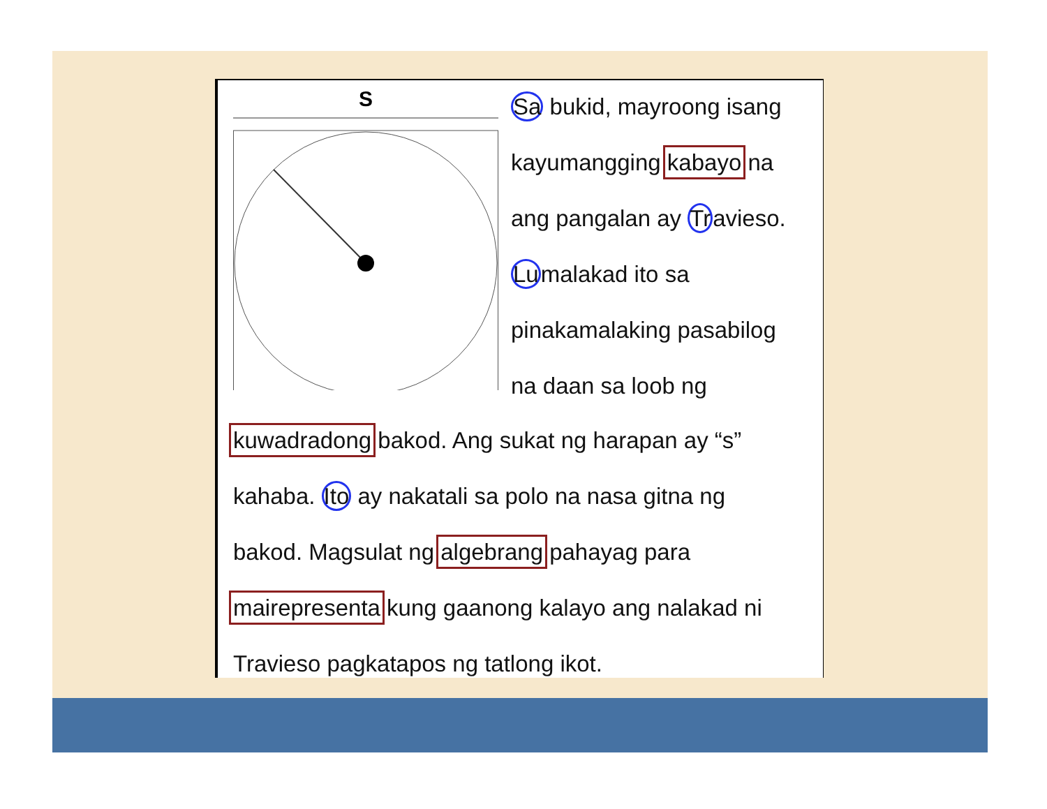S
Sa bukid, mayroong isang
kayumangging kabayo na
ang pangalan ay Travieso.
Lumalakad ito sa
pinakamalaking pasabilog
na daan sa loob ng
kuwadradong bakod. Ang sukat ng harapan ay “s”
kahaba. Ito ay nakatali sa polo na nasa gitna ng
bakod. Magsulat ng algebrang pahayag para
mairepresenta kung gaanong kalayo ang nalakad ni
Travieso pagkatapos ng tatlong ikot.